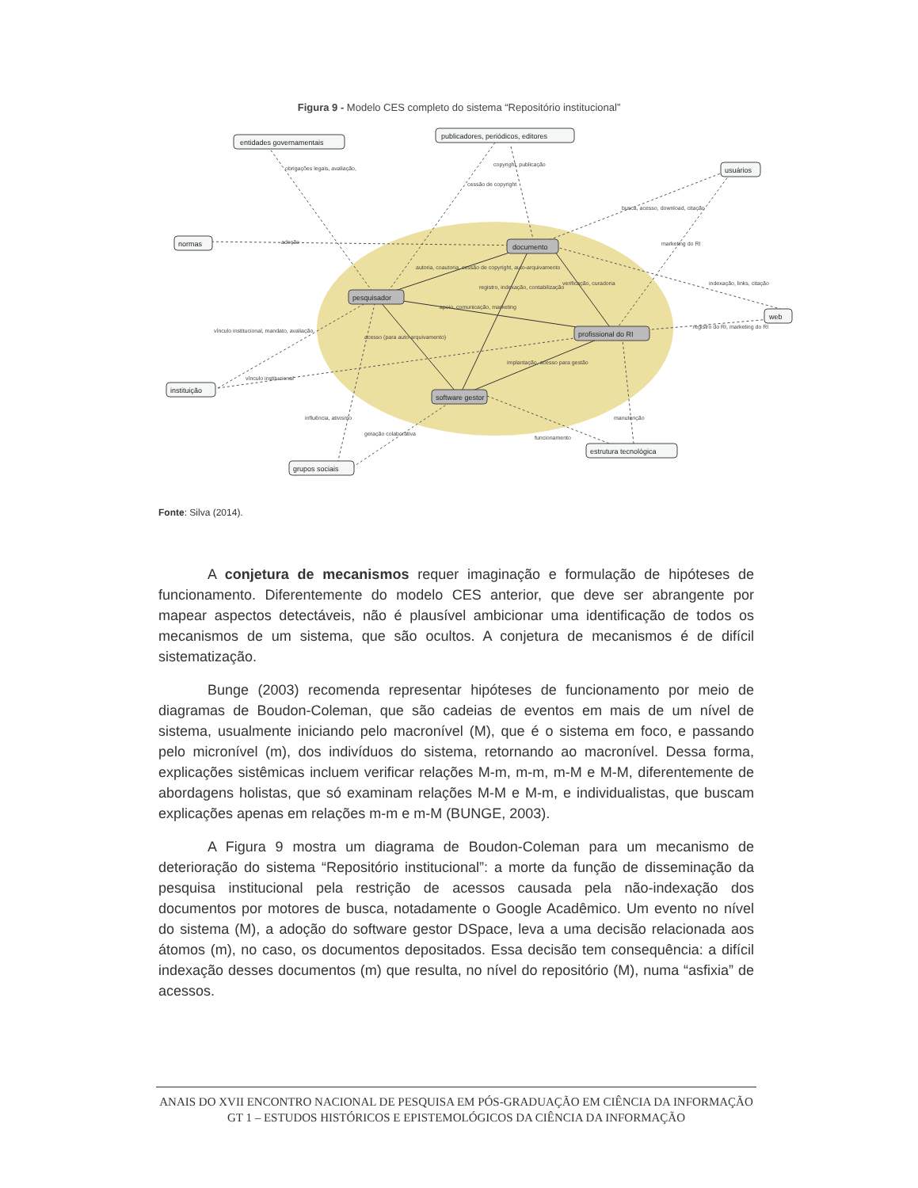Figura 9 - Modelo CES completo do sistema “Repositório institucional”
entidades governamentais
publicadores, periódicos, editores
usuários
normas
documento
pesquisador
profissional do RI
web
instituição
software gestor
estrutura tecnológica
grupos sociais
obrigações legais, avaliação,
cessão de copyright
copyright, publicação
busca, acesso, download, citação
adoção
marketing do RI
autoria, coautoria, cessão de copyright, auto-arquivamento
registro, indexação, contabilização
verificação, curadoria
indexação, links, citação
apoio, comunicação, marketing
registro do RI, marketing do RI
vínculo institucional, mandato, avaliação
acesso (para auto-arquivamento)
implantação, acesso para gestão
vínculo institucional
influência, ativismo
geração colaborativa
funcionamento
manutenção
Fonte: Silva (2014).
A conjetura de mecanismos requer imaginação e formulação de hipóteses de funcionamento. Diferentemente do modelo CES anterior, que deve ser abrangente por mapear aspectos detectáveis, não é plausível ambicionar uma identificação de todos os mecanismos de um sistema, que são ocultos. A conjetura de mecanismos é de difícil sistematização.
Bunge (2003) recomenda representar hipóteses de funcionamento por meio de diagramas de Boudon-Coleman, que são cadeias de eventos em mais de um nível de sistema, usualmente iniciando pelo macronível (M), que é o sistema em foco, e passando pelo micronível (m), dos indivíduos do sistema, retornando ao macronível. Dessa forma, explicações sistêmicas incluem verificar relações M-m, m-m, m-M e M-M, diferentemente de abordagens holistas, que só examinam relações M-M e M-m, e individualistas, que buscam explicações apenas em relações m-m e m-M (BUNGE, 2003).
A Figura 9 mostra um diagrama de Boudon-Coleman para um mecanismo de deterioração do sistema “Repositório institucional”: a morte da função de disseminação da pesquisa institucional pela restrição de acessos causada pela não-indexação dos documentos por motores de busca, notadamente o Google Acadêmico. Um evento no nível do sistema (M), a adoção do software gestor DSpace, leva a uma decisão relacionada aos átomos (m), no caso, os documentos depositados. Essa decisão tem consequência: a difícil indexação desses documentos (m) que resulta, no nível do repositório (M), numa “asfixia” de acessos.
ANAIS DO XVII ENCONTRO NACIONAL DE PESQUISA EM PÓS-GRADUAÇÃO EM CIÊNCIA DA INFORMAÇÃO
GT 1 – ESTUDOS HISTÓRICOS E EPISTEMOLÓGICOS DA CIÊNCIA DA INFORMAÇÃO